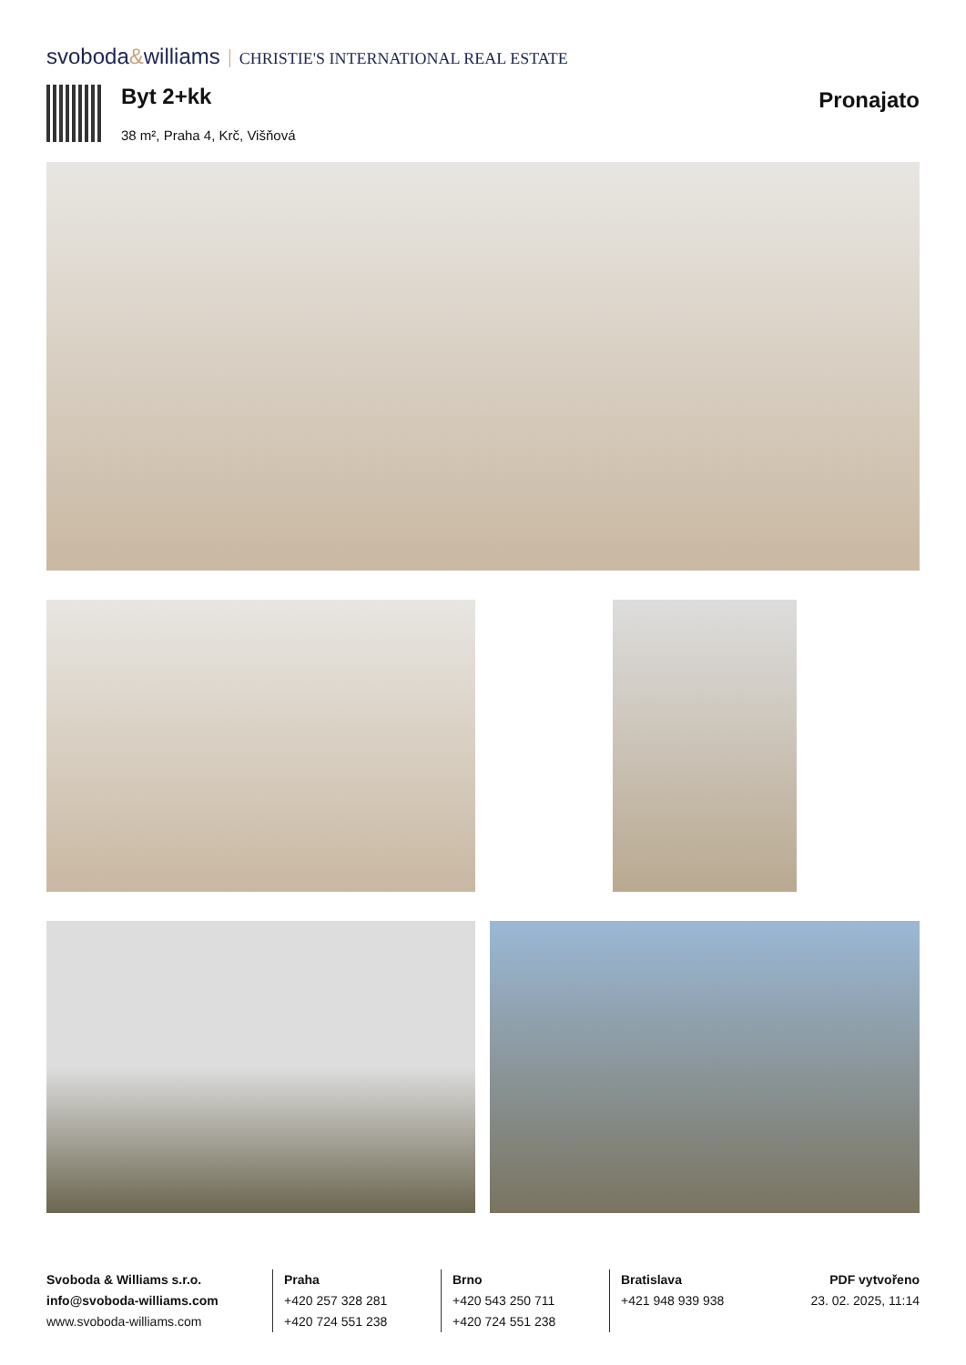svoboda&williams CHRISTIE'S INTERNATIONAL REAL ESTATE
Byt 2+kk
38 m², Praha 4, Krč, Višňová
Pronajato
Svoboda & Williams s.r.o.
info@svoboda-williams.com
www.svoboda-williams.com
Praha
+420 257 328 281
+420 724 551 238
Brno
+420 543 250 711
+420 724 551 238
Bratislava
+421 948 939 938
PDF vytvořeno
23. 02. 2025, 11:14